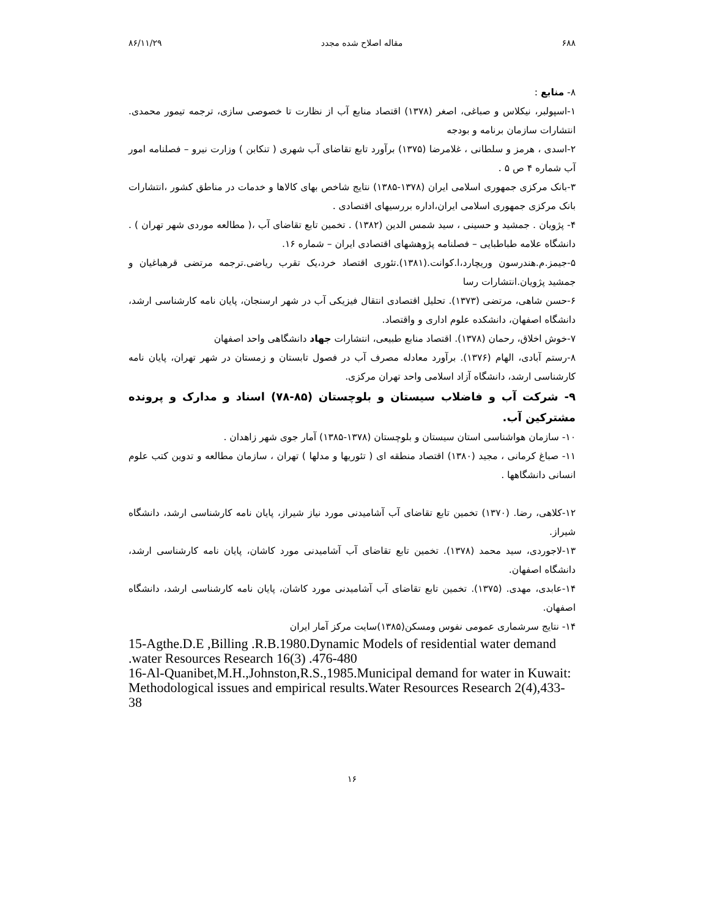۶۸۸ مقاله اصلاح شده مجدد ۸۶/۱۱/۲۹
۸- منابع :
۱-اسپولبر، نیکلاس و صباغی، اصغر (۱۳۷۸) اقتصاد منابع آب از نظارت تا خصوصی سازی، ترجمه تیمور محمدی. انتشارات سازمان برنامه و بودجه
۲-اسدی ، هرمز و سلطانی ، غلامرضا (۱۳۷۵) برآورد تابع تقاضای آب شهری ( تنکابن ) وزارت نیرو – فصلنامه امور آب شماره ۴ ص ۵ .
۳-بانک مرکزی جمهوری اسلامی ایران (۱۳۷۸-۱۳۸۵) نتایج شاخص بهای کالاها و خدمات در مناطق کشور ،انتشارات بانک مرکزی جمهوری اسلامی ایران،اداره بررسیهای اقتصادی .
۴- پژویان . جمشید و حسینی ، سید شمس الدین (۱۳۸۲) . تخمین تابع تقاضای آب ،( مطالعه موردی شهر تهران ) . دانشگاه علامه طباطبایی – فصلنامه پژوهشهای اقتصادی ایران – شماره ۱۶.
۵-جیمز.م.هندرسون وریچارد،ا.کوانت.(۱۳۸۱).تئوری اقتصاد خرد،یک تقرب ریاضی.ترجمه مرتضی قرهباغیان و جمشید پژویان.انتشارات رسا
۶-حسن شاهی، مرتضی (۱۳۷۳). تحلیل اقتصادی انتقال فیزیکی آب در شهر ارسنجان، پایان نامه کارشناسی ارشد، دانشگاه اصفهان، دانشکده علوم اداری و واقتصاد.
۷-خوش اخلاق، رحمان (۱۳۷۸). اقتصاد منابع طبیعی، انتشارات جهاد دانشگاهی واحد اصفهان
۸-رستم آبادی، الهام (۱۳۷۶). برآورد معادله مصرف آب در فصول تابستان و زمستان در شهر تهران، پایان نامه کارشناسی ارشد، دانشگاه آزاد اسلامی واحد تهران مرکزی.
۹- شرکت آب و فاضلاب سیستان و بلوچستان (۸۵-۷۸) اسناد و مدارک و پرونده مشترکین آب.
۱۰- سازمان هواشناسی استان سیستان و بلوچستان (۱۳۷۸-۱۳۸۵) آمار جوی شهر زاهدان .
۱۱- صباغ کرمانی ، مجید (۱۳۸۰) اقتصاد منطقه ای ( تئوریها و مدلها ) تهران ، سازمان مطالعه و تدوین کتب علوم انسانی دانشگاهها .
۱۲-کلاهی، رضا. (۱۳۷۰) تخمین تابع تقاضای آب آشامیدنی مورد نیاز شیراز، پایان نامه کارشناسی ارشد، دانشگاه شیراز.
۱۳-لاجوردی، سید محمد (۱۳۷۸). تخمین تابع تقاضای آب آشامیدنی مورد کاشان، پایان نامه کارشناسی ارشد، دانشگاه اصفهان.
۱۴-عابدی، مهدی. (۱۳۷۵). تخمین تابع تقاضای آب آشامیدنی مورد کاشان، پایان نامه کارشناسی ارشد، دانشگاه اصفهان.
۱۴- نتایج سرشماری عمومی نفوس ومسکن(۱۳۸۵)سایت مرکز آمار ایران
15-Agthe.D.E ,Billing .R.B.1980.Dynamic Models of residential water demand .water Resources Research 16(3) .476-480
16-Al-Quanibet,M.H.,Johnston,R.S.,1985.Municipal demand for water in Kuwait: Methodological issues and empirical results.Water Resources Research 2(4),433-38
۱۶